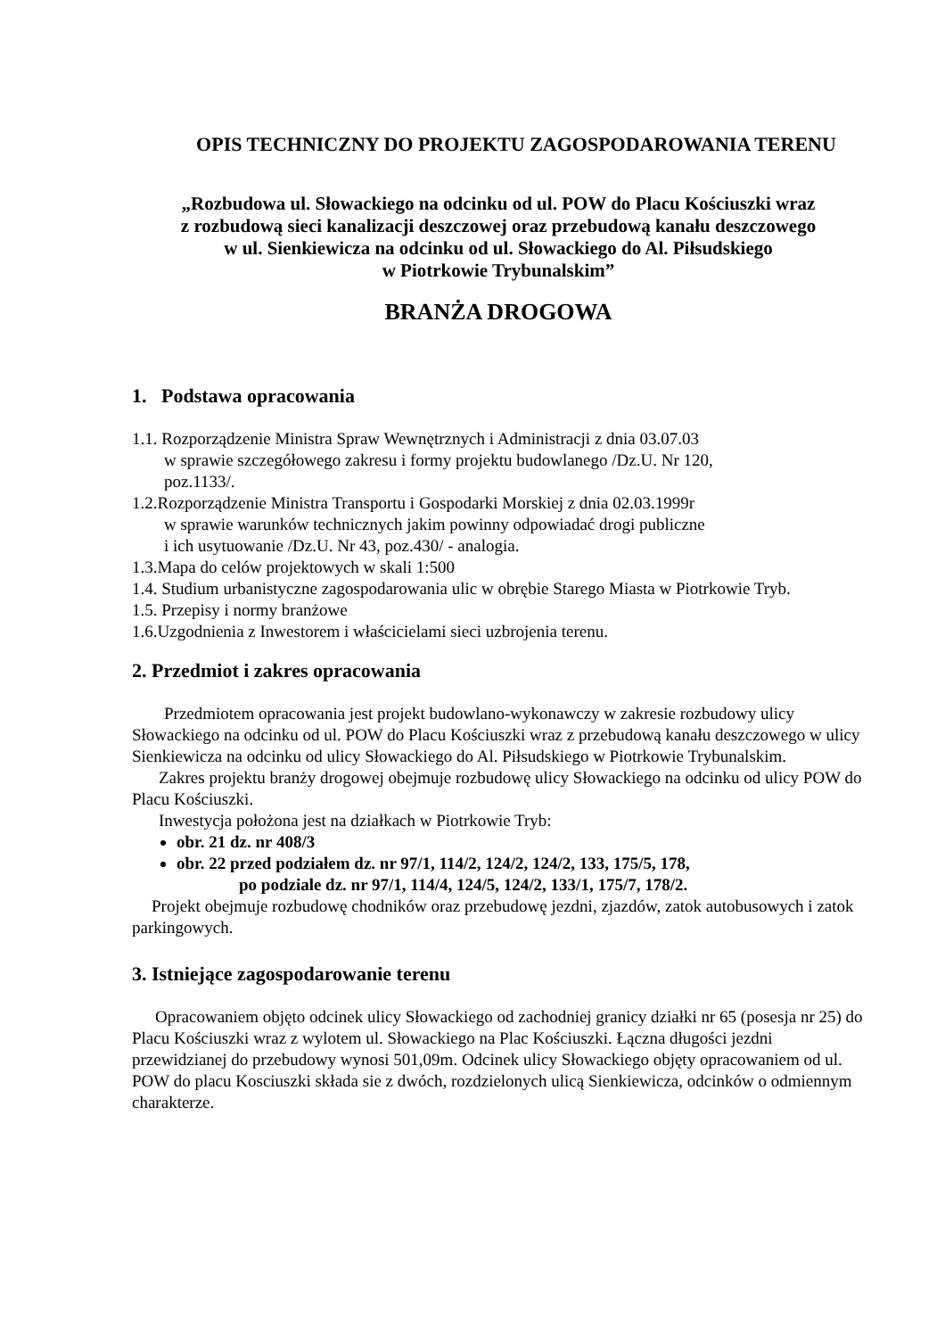OPIS TECHNICZNY DO PROJEKTU ZAGOSPODAROWANIA TERENU
„Rozbudowa ul. Słowackiego na odcinku od ul. POW do Placu Kościuszki wraz
z rozbudową sieci kanalizacji deszczowej oraz przebudową kanału deszczowego
w ul. Sienkiewicza na odcinku od ul. Słowackiego do Al. Piłsudskiego
w Piotrkowie Trybunalskim”
BRANŻA DROGOWA
1. Podstawa opracowania
1.1. Rozporządzenie Ministra Spraw Wewnętrznych i Administracji z dnia 03.07.03
w sprawie szczegółowego zakresu i formy projektu budowlanego /Dz.U. Nr 120,
poz.1133/.
1.2.Rozporządzenie Ministra Transportu i Gospodarki Morskiej z dnia 02.03.1999r
w sprawie warunków technicznych jakim powinny odpowiadać drogi publiczne
i ich usytuowanie /Dz.U. Nr 43, poz.430/ - analogia.
1.3.Mapa do celów projektowych w skali 1:500
1.4. Studium urbanistyczne zagospodarowania ulic w obrębie Starego Miasta w Piotrkowie Tryb.
1.5. Przepisy i normy branżowe
1.6.Uzgodnienia z Inwestorem i właścicielami sieci uzbrojenia terenu.
2. Przedmiot i zakres opracowania
Przedmiotem opracowania jest projekt budowlano-wykonawczy w zakresie rozbudowy ulicy Słowackiego na odcinku od ul. POW do Placu Kościuszki wraz z przebudową kanału deszczowego w ulicy Sienkiewicza na odcinku od ulicy Słowackiego do Al. Piłsudskiego w Piotrkowie Trybunalskim.
Zakres projektu branży drogowej obejmuje rozbudowę ulicy Słowackiego na odcinku od ulicy POW do Placu Kościuszki.
Inwestycja położona jest na działkach w Piotrkowie Tryb:
obr. 21 dz. nr 408/3
obr. 22 przed podziałem dz. nr 97/1, 114/2, 124/2, 124/2, 133, 175/5, 178,
po podziale dz. nr 97/1, 114/4, 124/5, 124/2, 133/1, 175/7, 178/2.
Projekt obejmuje rozbudowę chodników oraz przebudowę jezdni, zjazdów, zatok autobusowych i zatok parkingowych.
3. Istniejące zagospodarowanie terenu
Opracowaniem objęto odcinek ulicy Słowackiego od zachodniej granicy działki nr 65 (posesja nr 25) do Placu Kościuszki wraz z wylotem ul. Słowackiego na Plac Kościuszki. Łączna długości jezdni przewidzianej do przebudowy wynosi 501,09m. Odcinek ulicy Słowackiego objęty opracowaniem od ul. POW do placu Kosciuszki składa sie z dwóch, rozdzielonych ulicą Sienkiewicza, odcinków o odmiennym charakterze.